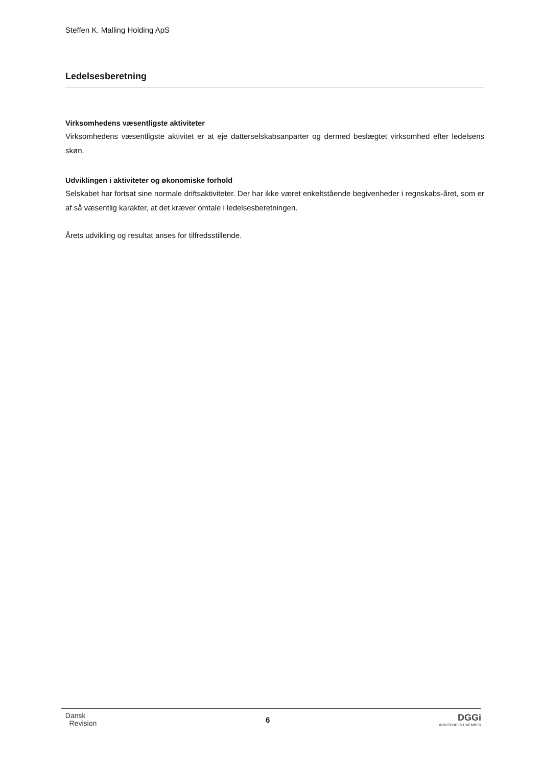Steffen K. Malling Holding ApS
Ledelsesberetning
Virksomhedens væsentligste aktiviteter
Virksomhedens væsentligste aktivitet er at eje datterselskabsanparter og dermed beslægtet virksomhed efter ledelsens skøn.
Udviklingen i aktiviteter og økonomiske forhold
Selskabet har fortsat sine normale driftsaktiviteter. Der har ikke været enkeltstående begivenheder i regnskabs-året, som er af så væsentlig karakter, at det kræver omtale i ledelsesberetningen.
Årets udvikling og resultat anses for tilfredsstillende.
Dansk
Revision
6
DGGi
INDEPENDENT MEMBER